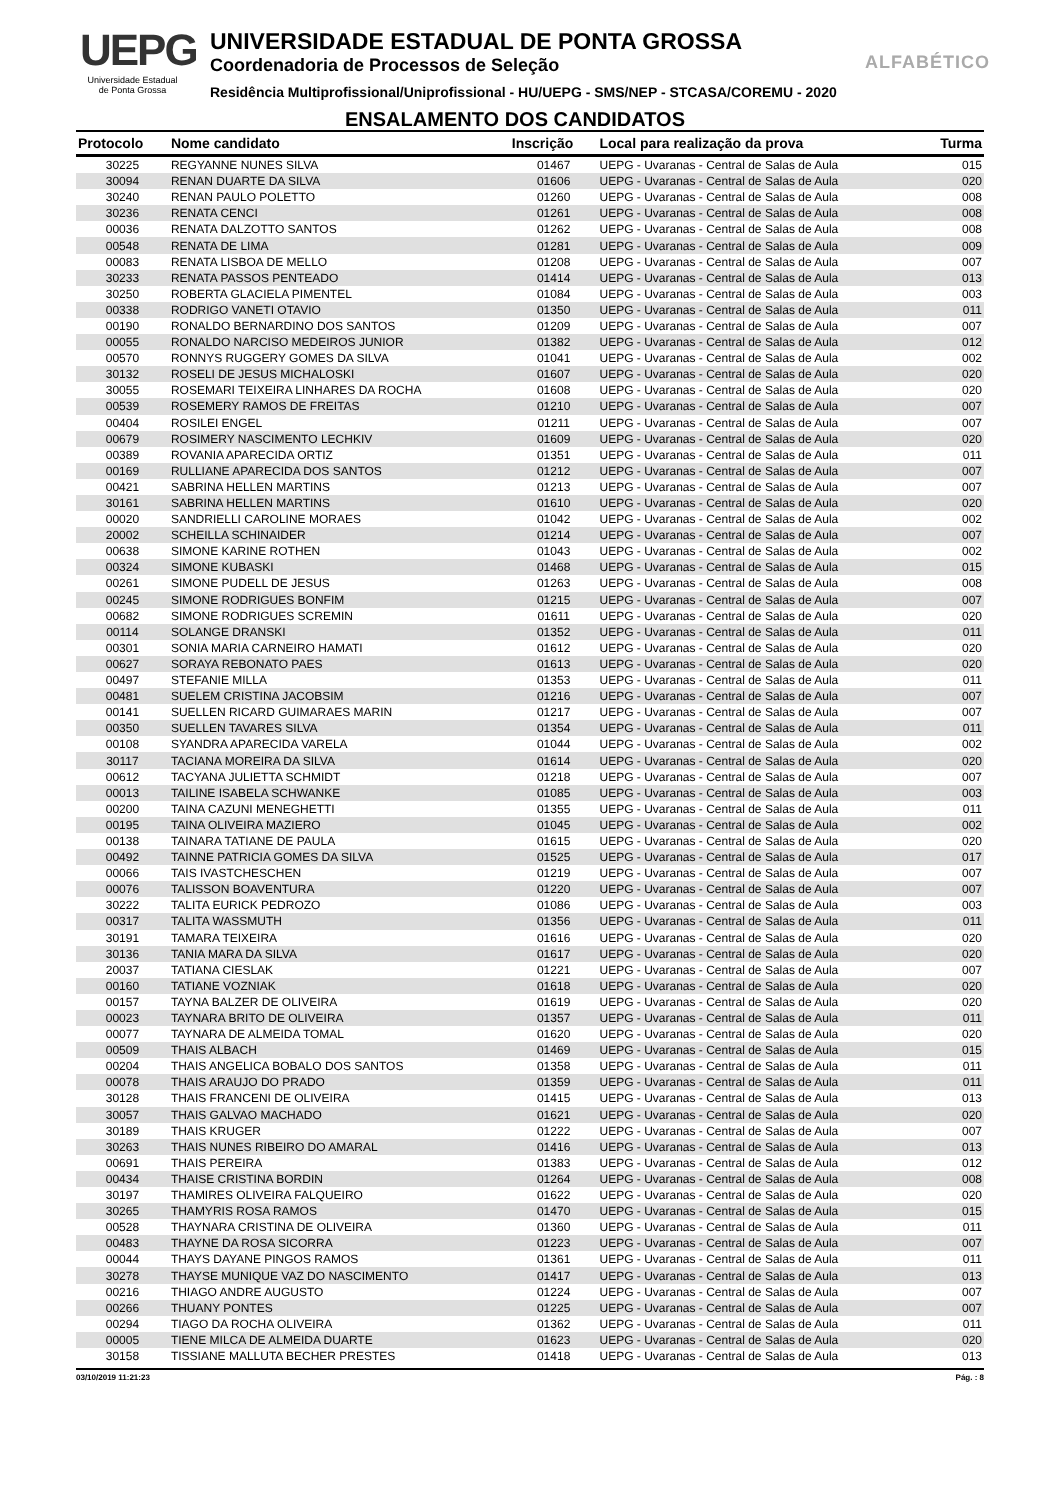UEPG
Universidade Estadual
de Ponta Grossa
UNIVERSIDADE ESTADUAL DE PONTA GROSSA
Coordenadoria de Processos de Seleção
Residência Multiprofissional/Uniprofissional - HU/UEPG - SMS/NEP - STCASA/COREMU - 2020
ENSALAMENTO DOS CANDIDATOS
ALFABÉTICO
| Protocolo | Nome candidato | Inscrição | Local para realização da prova | Turma |
| --- | --- | --- | --- | --- |
| 30225 | REGYANNE NUNES SILVA | 01467 | UEPG - Uvaranas - Central de Salas de Aula | 015 |
| 30094 | RENAN DUARTE DA SILVA | 01606 | UEPG - Uvaranas - Central de Salas de Aula | 020 |
| 30240 | RENAN PAULO POLETTO | 01260 | UEPG - Uvaranas - Central de Salas de Aula | 008 |
| 30236 | RENATA CENCI | 01261 | UEPG - Uvaranas - Central de Salas de Aula | 008 |
| 00036 | RENATA DALZOTTO SANTOS | 01262 | UEPG - Uvaranas - Central de Salas de Aula | 008 |
| 00548 | RENATA DE LIMA | 01281 | UEPG - Uvaranas - Central de Salas de Aula | 009 |
| 00083 | RENATA LISBOA DE MELLO | 01208 | UEPG - Uvaranas - Central de Salas de Aula | 007 |
| 30233 | RENATA PASSOS PENTEADO | 01414 | UEPG - Uvaranas - Central de Salas de Aula | 013 |
| 30250 | ROBERTA GLACIELA PIMENTEL | 01084 | UEPG - Uvaranas - Central de Salas de Aula | 003 |
| 00338 | RODRIGO VANETI OTAVIO | 01350 | UEPG - Uvaranas - Central de Salas de Aula | 011 |
| 00190 | RONALDO BERNARDINO DOS SANTOS | 01209 | UEPG - Uvaranas - Central de Salas de Aula | 007 |
| 00055 | RONALDO NARCISO MEDEIROS JUNIOR | 01382 | UEPG - Uvaranas - Central de Salas de Aula | 012 |
| 00570 | RONNYS RUGGERY GOMES DA SILVA | 01041 | UEPG - Uvaranas - Central de Salas de Aula | 002 |
| 30132 | ROSELI DE JESUS MICHALOSKI | 01607 | UEPG - Uvaranas - Central de Salas de Aula | 020 |
| 30055 | ROSEMARI TEIXEIRA LINHARES DA ROCHA | 01608 | UEPG - Uvaranas - Central de Salas de Aula | 020 |
| 00539 | ROSEMERY RAMOS DE FREITAS | 01210 | UEPG - Uvaranas - Central de Salas de Aula | 007 |
| 00404 | ROSILEI ENGEL | 01211 | UEPG - Uvaranas - Central de Salas de Aula | 007 |
| 00679 | ROSIMERY NASCIMENTO LECHKIV | 01609 | UEPG - Uvaranas - Central de Salas de Aula | 020 |
| 00389 | ROVANIA APARECIDA ORTIZ | 01351 | UEPG - Uvaranas - Central de Salas de Aula | 011 |
| 00169 | RULLIANE APARECIDA DOS SANTOS | 01212 | UEPG - Uvaranas - Central de Salas de Aula | 007 |
| 00421 | SABRINA HELLEN MARTINS | 01213 | UEPG - Uvaranas - Central de Salas de Aula | 007 |
| 30161 | SABRINA HELLEN MARTINS | 01610 | UEPG - Uvaranas - Central de Salas de Aula | 020 |
| 00020 | SANDRIELLI CAROLINE MORAES | 01042 | UEPG - Uvaranas - Central de Salas de Aula | 002 |
| 20002 | SCHEILLA SCHINAIDER | 01214 | UEPG - Uvaranas - Central de Salas de Aula | 007 |
| 00638 | SIMONE KARINE ROTHEN | 01043 | UEPG - Uvaranas - Central de Salas de Aula | 002 |
| 00324 | SIMONE KUBASKI | 01468 | UEPG - Uvaranas - Central de Salas de Aula | 015 |
| 00261 | SIMONE PUDELL DE JESUS | 01263 | UEPG - Uvaranas - Central de Salas de Aula | 008 |
| 00245 | SIMONE RODRIGUES BONFIM | 01215 | UEPG - Uvaranas - Central de Salas de Aula | 007 |
| 00682 | SIMONE RODRIGUES SCREMIN | 01611 | UEPG - Uvaranas - Central de Salas de Aula | 020 |
| 00114 | SOLANGE DRANSKI | 01352 | UEPG - Uvaranas - Central de Salas de Aula | 011 |
| 00301 | SONIA MARIA CARNEIRO HAMATI | 01612 | UEPG - Uvaranas - Central de Salas de Aula | 020 |
| 00627 | SORAYA REBONATO PAES | 01613 | UEPG - Uvaranas - Central de Salas de Aula | 020 |
| 00497 | STEFANIE MILLA | 01353 | UEPG - Uvaranas - Central de Salas de Aula | 011 |
| 00481 | SUELEM CRISTINA JACOBSIM | 01216 | UEPG - Uvaranas - Central de Salas de Aula | 007 |
| 00141 | SUELLEN RICARD GUIMARAES MARIN | 01217 | UEPG - Uvaranas - Central de Salas de Aula | 007 |
| 00350 | SUELLEN TAVARES SILVA | 01354 | UEPG - Uvaranas - Central de Salas de Aula | 011 |
| 00108 | SYANDRA APARECIDA VARELA | 01044 | UEPG - Uvaranas - Central de Salas de Aula | 002 |
| 30117 | TACIANA MOREIRA DA SILVA | 01614 | UEPG - Uvaranas - Central de Salas de Aula | 020 |
| 00612 | TACYANA JULIETTA SCHMIDT | 01218 | UEPG - Uvaranas - Central de Salas de Aula | 007 |
| 00013 | TAILINE ISABELA SCHWANKE | 01085 | UEPG - Uvaranas - Central de Salas de Aula | 003 |
| 00200 | TAINA CAZUNI MENEGHETTI | 01355 | UEPG - Uvaranas - Central de Salas de Aula | 011 |
| 00195 | TAINA OLIVEIRA MAZIERO | 01045 | UEPG - Uvaranas - Central de Salas de Aula | 002 |
| 00138 | TAINARA TATIANE DE PAULA | 01615 | UEPG - Uvaranas - Central de Salas de Aula | 020 |
| 00492 | TAINNE PATRICIA GOMES DA SILVA | 01525 | UEPG - Uvaranas - Central de Salas de Aula | 017 |
| 00066 | TAIS IVASTCHESCHEN | 01219 | UEPG - Uvaranas - Central de Salas de Aula | 007 |
| 00076 | TALISSON BOAVENTURA | 01220 | UEPG - Uvaranas - Central de Salas de Aula | 007 |
| 30222 | TALITA EURICK PEDROZO | 01086 | UEPG - Uvaranas - Central de Salas de Aula | 003 |
| 00317 | TALITA WASSMUTH | 01356 | UEPG - Uvaranas - Central de Salas de Aula | 011 |
| 30191 | TAMARA TEIXEIRA | 01616 | UEPG - Uvaranas - Central de Salas de Aula | 020 |
| 30136 | TANIA MARA DA SILVA | 01617 | UEPG - Uvaranas - Central de Salas de Aula | 020 |
| 20037 | TATIANA CIESLAK | 01221 | UEPG - Uvaranas - Central de Salas de Aula | 007 |
| 00160 | TATIANE VOZNIAK | 01618 | UEPG - Uvaranas - Central de Salas de Aula | 020 |
| 00157 | TAYNA BALZER DE OLIVEIRA | 01619 | UEPG - Uvaranas - Central de Salas de Aula | 020 |
| 00023 | TAYNARA BRITO DE OLIVEIRA | 01357 | UEPG - Uvaranas - Central de Salas de Aula | 011 |
| 00077 | TAYNARA DE ALMEIDA TOMAL | 01620 | UEPG - Uvaranas - Central de Salas de Aula | 020 |
| 00509 | THAIS ALBACH | 01469 | UEPG - Uvaranas - Central de Salas de Aula | 015 |
| 00204 | THAIS ANGELICA BOBALO DOS SANTOS | 01358 | UEPG - Uvaranas - Central de Salas de Aula | 011 |
| 00078 | THAIS ARAUJO DO PRADO | 01359 | UEPG - Uvaranas - Central de Salas de Aula | 011 |
| 30128 | THAIS FRANCENI DE OLIVEIRA | 01415 | UEPG - Uvaranas - Central de Salas de Aula | 013 |
| 30057 | THAIS GALVAO MACHADO | 01621 | UEPG - Uvaranas - Central de Salas de Aula | 020 |
| 30189 | THAIS KRUGER | 01222 | UEPG - Uvaranas - Central de Salas de Aula | 007 |
| 30263 | THAIS NUNES RIBEIRO DO AMARAL | 01416 | UEPG - Uvaranas - Central de Salas de Aula | 013 |
| 00691 | THAIS PEREIRA | 01383 | UEPG - Uvaranas - Central de Salas de Aula | 012 |
| 00434 | THAISE CRISTINA BORDIN | 01264 | UEPG - Uvaranas - Central de Salas de Aula | 008 |
| 30197 | THAMIRES OLIVEIRA FALQUEIRO | 01622 | UEPG - Uvaranas - Central de Salas de Aula | 020 |
| 30265 | THAMYRIS ROSA RAMOS | 01470 | UEPG - Uvaranas - Central de Salas de Aula | 015 |
| 00528 | THAYNARA CRISTINA DE OLIVEIRA | 01360 | UEPG - Uvaranas - Central de Salas de Aula | 011 |
| 00483 | THAYNE DA ROSA SICORRA | 01223 | UEPG - Uvaranas - Central de Salas de Aula | 007 |
| 00044 | THAYS DAYANE PINGOS RAMOS | 01361 | UEPG - Uvaranas - Central de Salas de Aula | 011 |
| 30278 | THAYSE MUNIQUE VAZ DO NASCIMENTO | 01417 | UEPG - Uvaranas - Central de Salas de Aula | 013 |
| 00216 | THIAGO ANDRE AUGUSTO | 01224 | UEPG - Uvaranas - Central de Salas de Aula | 007 |
| 00266 | THUANY PONTES | 01225 | UEPG - Uvaranas - Central de Salas de Aula | 007 |
| 00294 | TIAGO DA ROCHA OLIVEIRA | 01362 | UEPG - Uvaranas - Central de Salas de Aula | 011 |
| 00005 | TIENE MILCA DE ALMEIDA DUARTE | 01623 | UEPG - Uvaranas - Central de Salas de Aula | 020 |
| 30158 | TISSIANE MALLUTA BECHER PRESTES | 01418 | UEPG - Uvaranas - Central de Salas de Aula | 013 |
03/10/2019 11:21:23 Pág. : 8